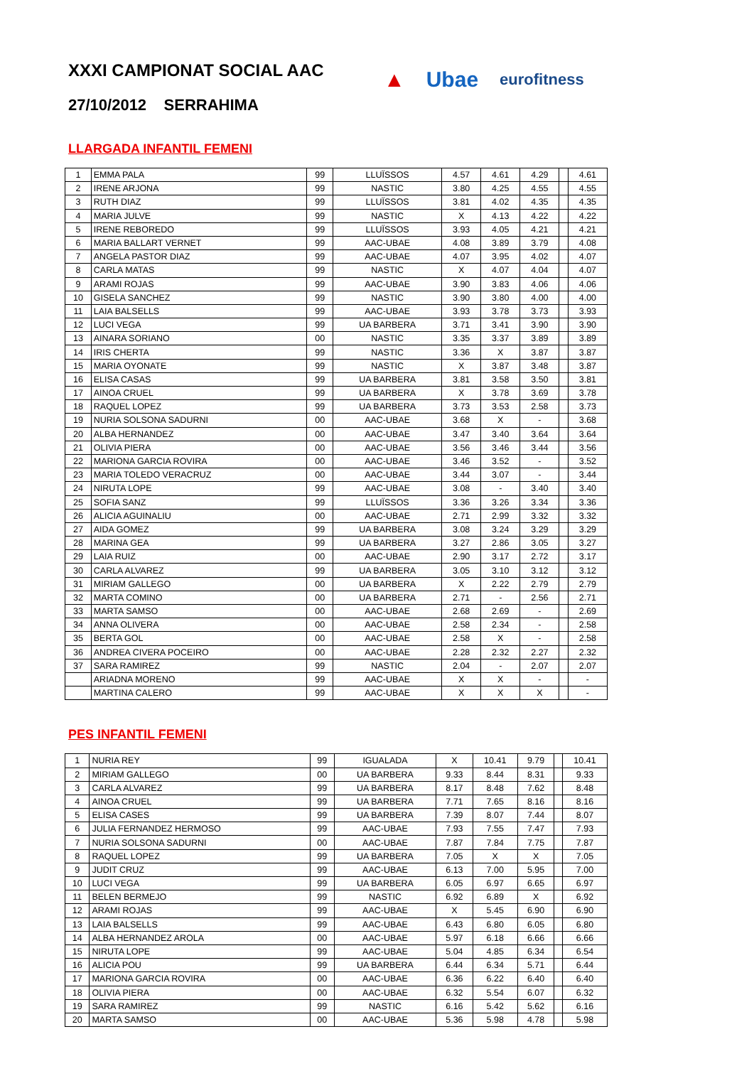XXXI CAMPIONAT SOCIAL AAC
27/10/2012 SERRAHIMA
▲ Ubae eurofitness
LLARGADA INFANTIL FEMENI
| 1 | EMMA PALA | 99 | LLUÏSSOS | 4.57 | 4.61 | 4.29 | | 4.61 |
| 2 | IRENE ARJONA | 99 | NASTIC | 3.80 | 4.25 | 4.55 | | 4.55 |
| 3 | RUTH DIAZ | 99 | LLUÏSSOS | 3.81 | 4.02 | 4.35 | | 4.35 |
| 4 | MARIA JULVE | 99 | NASTIC | X | 4.13 | 4.22 | | 4.22 |
| 5 | IRENE REBOREDO | 99 | LLUÏSSOS | 3.93 | 4.05 | 4.21 | | 4.21 |
| 6 | MARIA BALLART VERNET | 99 | AAC-UBAE | 4.08 | 3.89 | 3.79 | | 4.08 |
| 7 | ANGELA PASTOR DIAZ | 99 | AAC-UBAE | 4.07 | 3.95 | 4.02 | | 4.07 |
| 8 | CARLA MATAS | 99 | NASTIC | X | 4.07 | 4.04 | | 4.07 |
| 9 | ARAMI ROJAS | 99 | AAC-UBAE | 3.90 | 3.83 | 4.06 | | 4.06 |
| 10 | GISELA SANCHEZ | 99 | NASTIC | 3.90 | 3.80 | 4.00 | | 4.00 |
| 11 | LAIA BALSELLS | 99 | AAC-UBAE | 3.93 | 3.78 | 3.73 | | 3.93 |
| 12 | LUCI VEGA | 99 | UA BARBERA | 3.71 | 3.41 | 3.90 | | 3.90 |
| 13 | AINARA SORIANO | 00 | NASTIC | 3.35 | 3.37 | 3.89 | | 3.89 |
| 14 | IRIS CHERTA | 99 | NASTIC | 3.36 | X | 3.87 | | 3.87 |
| 15 | MARIA OYONATE | 99 | NASTIC | X | 3.87 | 3.48 | | 3.87 |
| 16 | ELISA CASAS | 99 | UA BARBERA | 3.81 | 3.58 | 3.50 | | 3.81 |
| 17 | AINOA CRUEL | 99 | UA BARBERA | X | 3.78 | 3.69 | | 3.78 |
| 18 | RAQUEL LOPEZ | 99 | UA BARBERA | 3.73 | 3.53 | 2.58 | | 3.73 |
| 19 | NURIA SOLSONA SADURNI | 00 | AAC-UBAE | 3.68 | X | - | | 3.68 |
| 20 | ALBA HERNANDEZ | 00 | AAC-UBAE | 3.47 | 3.40 | 3.64 | | 3.64 |
| 21 | OLIVIA PIERA | 00 | AAC-UBAE | 3.56 | 3.46 | 3.44 | | 3.56 |
| 22 | MARIONA GARCIA ROVIRA | 00 | AAC-UBAE | 3.46 | 3.52 | - | | 3.52 |
| 23 | MARIA TOLEDO VERACRUZ | 00 | AAC-UBAE | 3.44 | 3.07 | - | | 3.44 |
| 24 | NIRUTA LOPE | 99 | AAC-UBAE | 3.08 | - | 3.40 | | 3.40 |
| 25 | SOFIA SANZ | 99 | LLUÏSSOS | 3.36 | 3.26 | 3.34 | | 3.36 |
| 26 | ALICIA AGUINALIU | 00 | AAC-UBAE | 2.71 | 2.99 | 3.32 | | 3.32 |
| 27 | AIDA GOMEZ | 99 | UA BARBERA | 3.08 | 3.24 | 3.29 | | 3.29 |
| 28 | MARINA GEA | 99 | UA BARBERA | 3.27 | 2.86 | 3.05 | | 3.27 |
| 29 | LAIA RUIZ | 00 | AAC-UBAE | 2.90 | 3.17 | 2.72 | | 3.17 |
| 30 | CARLA ALVAREZ | 99 | UA BARBERA | 3.05 | 3.10 | 3.12 | | 3.12 |
| 31 | MIRIAM GALLEGO | 00 | UA BARBERA | X | 2.22 | 2.79 | | 2.79 |
| 32 | MARTA COMINO | 00 | UA BARBERA | 2.71 | - | 2.56 | | 2.71 |
| 33 | MARTA SAMSO | 00 | AAC-UBAE | 2.68 | 2.69 | - | | 2.69 |
| 34 | ANNA OLIVERA | 00 | AAC-UBAE | 2.58 | 2.34 | - | | 2.58 |
| 35 | BERTA GOL | 00 | AAC-UBAE | 2.58 | X | - | | 2.58 |
| 36 | ANDREA CIVERA POCEIRO | 00 | AAC-UBAE | 2.28 | 2.32 | 2.27 | | 2.32 |
| 37 | SARA RAMIREZ | 99 | NASTIC | 2.04 | - | 2.07 | | 2.07 |
| | ARIADNA MORENO | 99 | AAC-UBAE | X | X | - | | - |
| | MARTINA CALERO | 99 | AAC-UBAE | X | X | X | | - |
PES INFANTIL FEMENI
| 1 | NURIA REY | 99 | IGUALADA | X | 10.41 | 9.79 | | 10.41 |
| 2 | MIRIAM GALLEGO | 00 | UA BARBERA | 9.33 | 8.44 | 8.31 | | 9.33 |
| 3 | CARLA ALVAREZ | 99 | UA BARBERA | 8.17 | 8.48 | 7.62 | | 8.48 |
| 4 | AINOA CRUEL | 99 | UA BARBERA | 7.71 | 7.65 | 8.16 | | 8.16 |
| 5 | ELISA CASES | 99 | UA BARBERA | 7.39 | 8.07 | 7.44 | | 8.07 |
| 6 | JULIA FERNANDEZ HERMOSO | 99 | AAC-UBAE | 7.93 | 7.55 | 7.47 | | 7.93 |
| 7 | NURIA SOLSONA SADURNI | 00 | AAC-UBAE | 7.87 | 7.84 | 7.75 | | 7.87 |
| 8 | RAQUEL LOPEZ | 99 | UA BARBERA | 7.05 | X | X | | 7.05 |
| 9 | JUDIT CRUZ | 99 | AAC-UBAE | 6.13 | 7.00 | 5.95 | | 7.00 |
| 10 | LUCI VEGA | 99 | UA BARBERA | 6.05 | 6.97 | 6.65 | | 6.97 |
| 11 | BELEN BERMEJO | 99 | NASTIC | 6.92 | 6.89 | X | | 6.92 |
| 12 | ARAMI ROJAS | 99 | AAC-UBAE | X | 5.45 | 6.90 | | 6.90 |
| 13 | LAIA BALSELLS | 99 | AAC-UBAE | 6.43 | 6.80 | 6.05 | | 6.80 |
| 14 | ALBA HERNANDEZ AROLA | 00 | AAC-UBAE | 5.97 | 6.18 | 6.66 | | 6.66 |
| 15 | NIRUTA LOPE | 99 | AAC-UBAE | 5.04 | 4.85 | 6.34 | | 6.54 |
| 16 | ALICIA POU | 99 | UA BARBERA | 6.44 | 6.34 | 5.71 | | 6.44 |
| 17 | MARIONA GARCIA ROVIRA | 00 | AAC-UBAE | 6.36 | 6.22 | 6.40 | | 6.40 |
| 18 | OLIVIA PIERA | 00 | AAC-UBAE | 6.32 | 5.54 | 6.07 | | 6.32 |
| 19 | SARA RAMIREZ | 99 | NASTIC | 6.16 | 5.42 | 5.62 | | 6.16 |
| 20 | MARTA SAMSO | 00 | AAC-UBAE | 5.36 | 5.98 | 4.78 | | 5.98 |